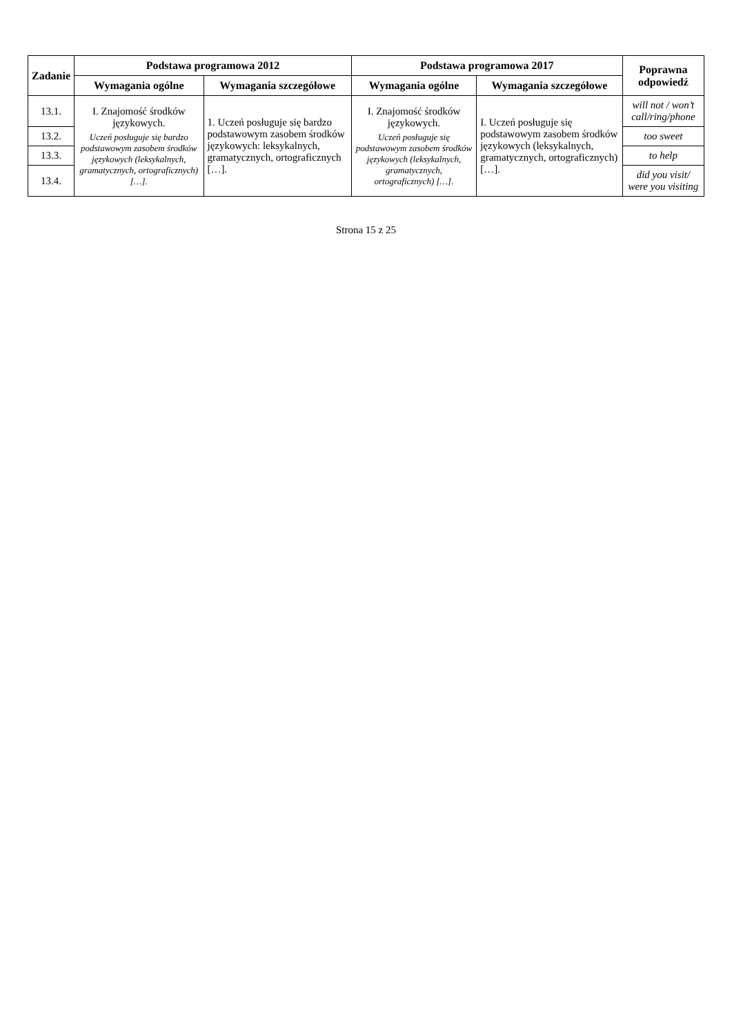| Zadanie | Podstawa programowa 2012 | | Podstawa programowa 2017 | | Poprawna odpowiedź |
| --- | --- | --- | --- | --- | --- |
| | Wymagania ogólne | Wymagania szczegółowe | Wymagania ogólne | Wymagania szczegółowe | |
| 13.1. | I. Znajomość środków językowych. Uczeń posługuje się bardzo podstawowym zasobem środków językowych (leksykalnych, gramatycznych, ortograficznych) […]. | 1. Uczeń posługuje się bardzo podstawowym zasobem środków językowych: leksykalnych, gramatycznych, ortograficznych […]. | I. Znajomość środków językowych. Uczeń posługuje się podstawowym zasobem środków językowych (leksykalnych, gramatycznych, ortograficznych) […]. | I. Uczeń posługuje się podstawowym zasobem środków językowych (leksykalnych, gramatycznych, ortograficznych) […]. | will not / won’t call/ring/phone |
| 13.2. | | | | | too sweet |
| 13.3. | | | | | to help |
| 13.4. | | | | | did you visit/ were you visiting |
Strona 15 z 25